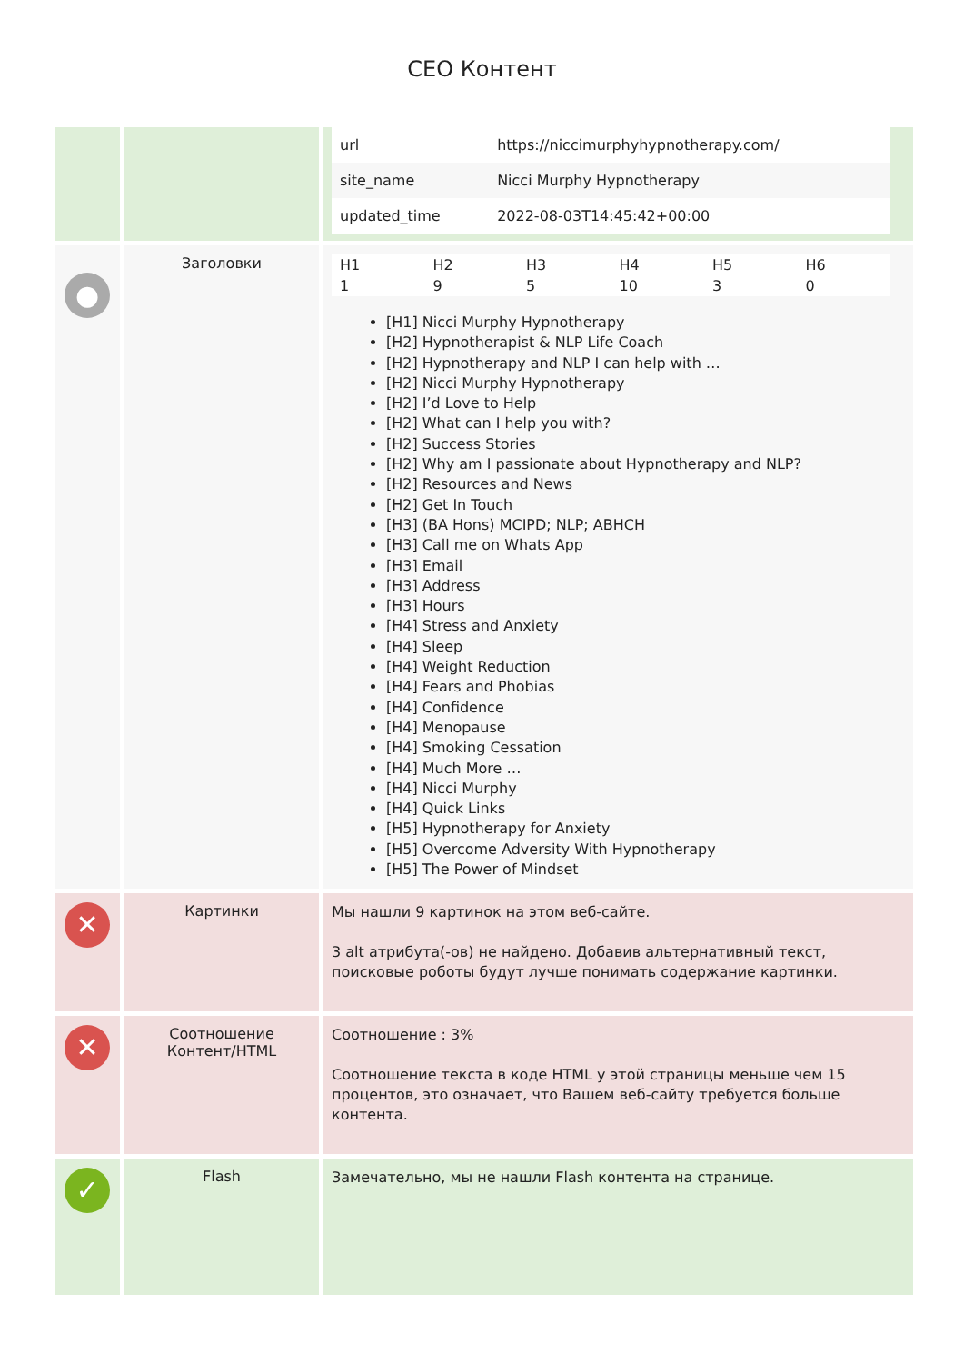CEO Контент
| | | / url / https://niccimurphyhypnotherapy.com/ / / site_name / Nicci Murphy Hypnotherapy / / updated_time / 2022-08-03T14:45:42+00:00 / |
| ● | Заголовки | / H1 / H2 / H3 / H4 / H5 / H6 / / 1 / 9 / 5 / 10 / 3 / 0 / [H1] Nicci Murphy Hypnotherapy [H2] Hypnotherapist & NLP Life Coach [H2] Hypnotherapy and NLP I can help with … [H2] Nicci Murphy Hypnotherapy [H2] I’d Love to Help [H2] What can I help you with? [H2] Success Stories [H2] Why am I passionate about Hypnotherapy and NLP? [H2] Resources and News [H2] Get In Touch [H3] (BA Hons) MCIPD; NLP; ABHCH [H3] Call me on Whats App [H3] Email [H3] Address [H3] Hours [H4] Stress and Anxiety [H4] Sleep [H4] Weight Reduction [H4] Fears and Phobias [H4] Confidence [H4] Menopause [H4] Smoking Cessation [H4] Much More … [H4] Nicci Murphy [H4] Quick Links [H5] Hypnotherapy for Anxiety [H5] Overcome Adversity With Hypnotherapy [H5] The Power of Mindset |
| ✕ | Картинки | Мы нашли 9 картинок на этом веб-сайте. 3 alt атрибута(-ов) не найдено. Добавив альтернативный текст, поисковые роботы будут лучше понимать содержание картинки. |
| ✕ | Соотношение Контент/HTML | Соотношение : 3% Соотношение текста в коде HTML у этой страницы меньше чем 15 процентов, это означает, что Вашем веб-сайту требуется больше контента. |
| ✓ | Flash | Замечательно, мы не нашли Flash контента на странице. |